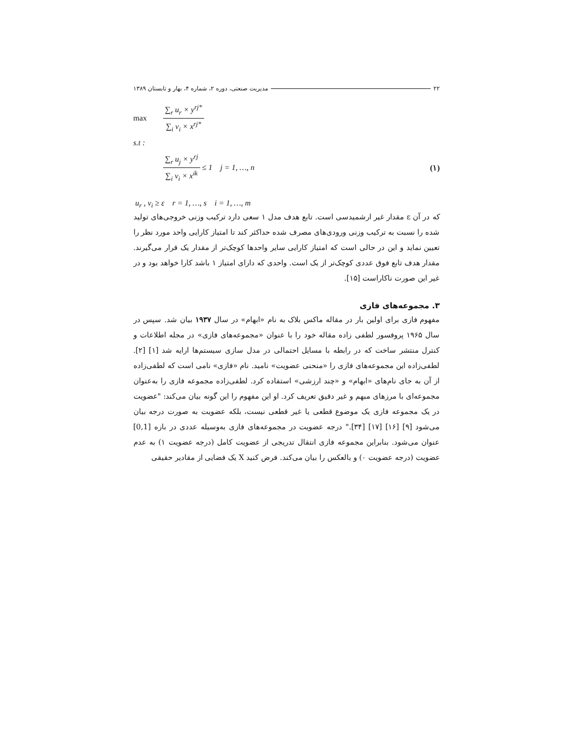۲۲ مدیریت صنعتی، دوره ۲، شماره ۴، بهار و تابستان ۱۳۸۹
max ∑<sub>r</sub> u<sub>r</sub> × y<sup>rj*</sup> ∑<sub>i</sub> v<sub>i</sub> × x<sup>rj*</sup>
s.t :
∑<sub>r</sub> u<sub>j</sub> × y<sup>rj</sup> ∑<sub>i</sub> v<sub>i</sub> × x<sup>ik</sup> ≤ 1 j = 1, …, n (۱)
u<sub>r</sub> , v<sub>i</sub> ≥ ε r = 1, …, s i = 1, …, m
که در آن ε مقدار غیر ارشمیدسی است. تابع هدف مدل ۱ سعی دارد ترکیب وزنی خروجی‌های تولید شده را نسبت به ترکیب وزنی ورودی‌های مصرف شده حداکثر کند تا امتیاز کارایی واحد مورد نظر را تعیین نماید و این در حالی است که امتیاز کارایی سایر واحدها کوچک‌تر از مقدار یک قرار می‌گیرند. مقدار هدف تابع فوق عددی کوچک‌تر از یک است. واحدی که دارای امتیاز ۱ باشد کارا خواهد بود و در غیر این صورت ناکاراست [۱۵].
۳. مجموعه‌های فازی
مفهوم فازی برای اولین بار در مقاله ماکس بلاک به نام «ابهام» در سال ۱۹۳۷ بیان شد. سپس در سال ۱۹۶۵ پروفسور لطفی زاده مقاله خود را با عنوان «مجموعه‌های فازی» در مجله اطلاعات و کنترل منتشر ساخت که در رابطه با مسایل احتمالی در مدل سازی سیستم‌ها ارایه شد [۱] [۲]. لطفی‌زاده این مجموعه‌های فازی را «منحنی عضویت» نامید. نام «فازی» نامی است که لطفی‌زاده از آن به جای نام‌های «ابهام» و «چند ارزشی» استفاده کرد. لطفی‌زاده مجموعه فازی را به‌عنوان مجموعه‌ای با مرزهای مبهم و غیر دقیق تعریف کرد. او این مفهوم را این گونه بیان می‌کند: "عضویت در یک مجموعه فازی یک موضوع قطعی یا غیر قطعی نیست، بلکه عضویت به صورت درجه بیان می‌شود [۹] [۱۶] [۱۷] [۳۴]." درجه عضویت در مجموعه‌های فازی به‌وسیله عددی در بازه [0,1] عنوان می‌شود. بنابراین مجموعه فازی انتقال تدریجی از عضویت کامل (درجه عضویت ۱) به عدم عضویت (درجه عضویت ۰) و بالعکس را بیان می‌کند. فرض کنید X یک فضایی از مقادیر حقیقی